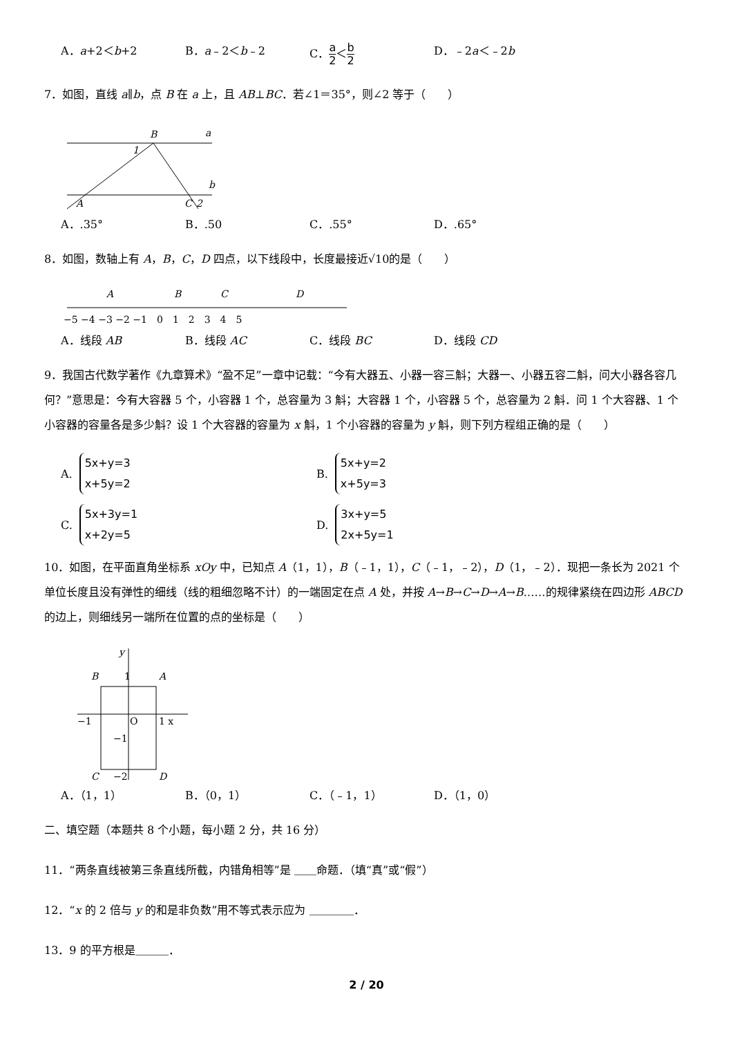A．a+2＜b+2 B．a﹣2＜b﹣2 C．a 2＜b 2
D．﹣2a＜﹣2b
7．如图，直线 a∥b，点 B 在 a 上，且 AB⊥BC．若∠1＝35°，则∠2 等于（　　）
B
a
b
A
C
2
1
A．.35° B．.50 C．.55° D．.65°
8．如图，数轴上有 A，B，C，D 四点，以下线段中，长度最接近√10的是（　　）
A
B
C
D
−5 −4 −3 −2 −1　0　1　2　3　4　5
A．线段 AB B．线段 AC C．线段 BC D．线段 CD
9．我国古代数学著作《九章算术》“盈不足”一章中记载：“今有大器五、小器一容三斛；大器一、小器五容二斛，问大小器各容几何？”意思是：今有大容器 5 个，小容器 1 个，总容量为 3 斛；大容器 1 个，小容器 5 个，总容量为 2 斛．问 1 个大容器、1 个小容器的容量各是多少斛？设 1 个大容器的容量为 x 斛，1 个小容器的容量为 y 斛，则下列方程组正确的是（　　）
A. 5x+y=3
x+5y=2
B. 5x+y=2
x+5y=3
C. 5x+3y=1
x+2y=5
D. 3x+y=5
2x+5y=1
10．如图，在平面直角坐标系 xOy 中，已知点 A（1，1），B（﹣1，1），C（﹣1，﹣2），D（1，﹣2）．现把一条长为 2021 个单位长度且没有弹性的细线（线的粗细忽略不计）的一端固定在点 A 处，并按 A→B→C→D→A→B……的规律紧绕在四边形 ABCD 的边上，则细线另一端所在位置的点的坐标是（　　）
B
1
A
−1
O
1 x
−1
C
−2
D
y
A．（1，1） B．（0，1） C．（﹣1，1） D．（1，0）
二、填空题（本题共 8 个小题，每小题 2 分，共 16 分）
11．“两条直线被第三条直线所截，内错角相等”是 ＿＿命题．（填“真”或“假”）
12．“x 的 2 倍与 y 的和是非负数”用不等式表示应为 ＿＿＿＿．
13．9 的平方根是＿＿＿．
2 / 20